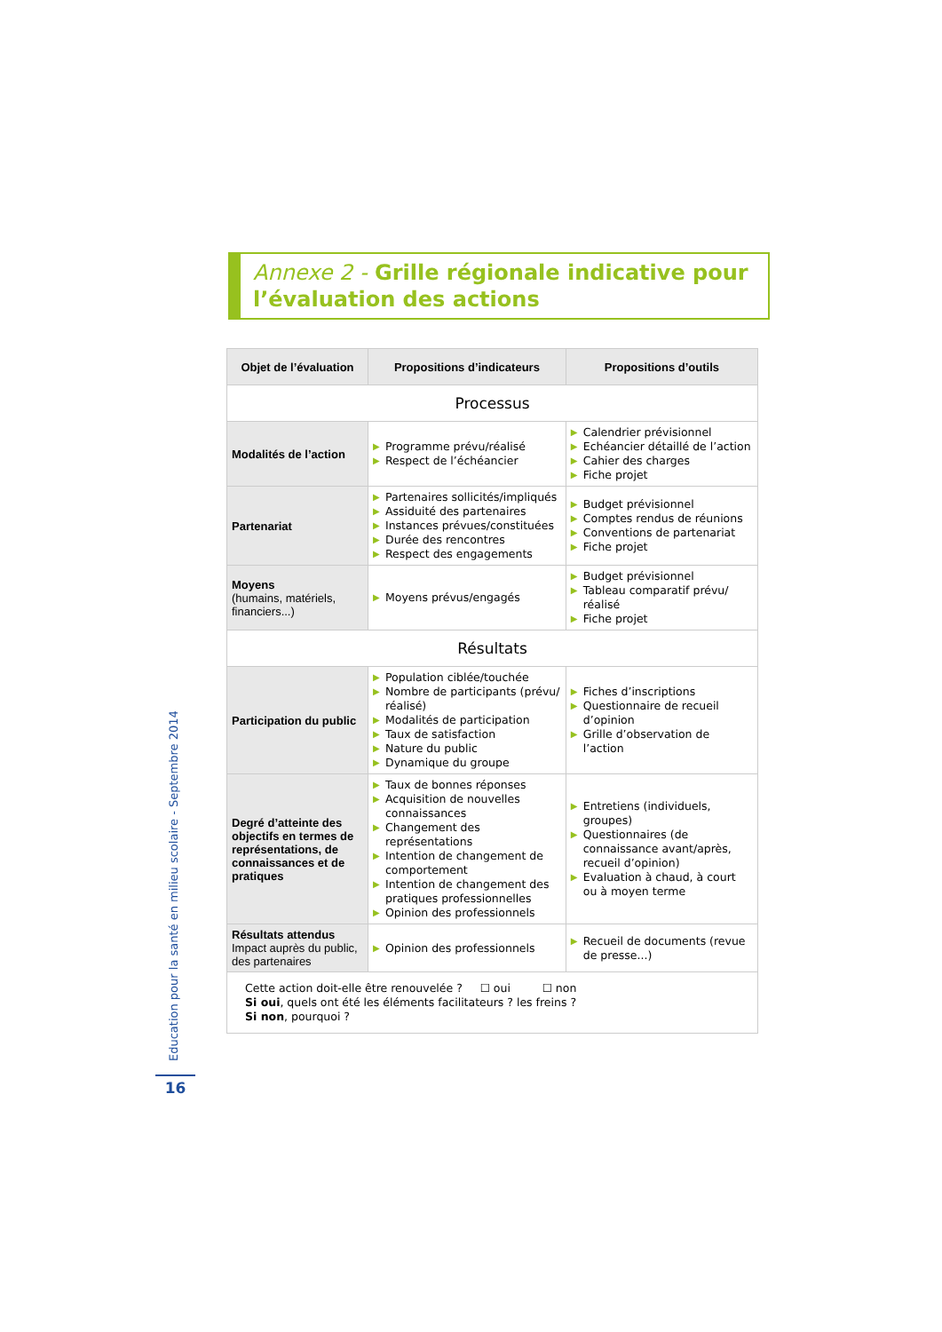Annexe 2 - Grille régionale indicative pour l’évaluation des actions
| Objet de l’évaluation | Propositions d’indicateurs | Propositions d’outils |
| --- | --- | --- |
| Processus | | |
| Modalités de l’action | ▶ Programme prévu/réalisé ▶ Respect de l’échéancier | ▶ Calendrier prévisionnel ▶ Echéancier détaillé de l’action ▶ Cahier des charges ▶ Fiche projet |
| Partenariat | ▶ Partenaires sollicités/impliqués ▶ Assiduité des partenaires ▶ Instances prévues/constituées ▶ Durée des rencontres ▶ Respect des engagements | ▶ Budget prévisionnel ▶ Comptes rendus de réunions ▶ Conventions de partenariat ▶ Fiche projet |
| Moyens (humains, matériels, financiers...) | ▶ Moyens prévus/engagés | ▶ Budget prévisionnel ▶ Tableau comparatif prévu/ réalisé ▶ Fiche projet |
| Résultats | | |
| Participation du public | ▶ Population ciblée/touchée ▶ Nombre de participants (prévu/ réalisé) ▶ Modalités de participation ▶ Taux de satisfaction ▶ Nature du public ▶ Dynamique du groupe | ▶ Fiches d’inscriptions ▶ Questionnaire de recueil d’opinion ▶ Grille d’observation de l’action |
| Degré d’atteinte des objectifs en termes de représentations, de connaissances et de pratiques | ▶ Taux de bonnes réponses ▶ Acquisition de nouvelles connaissances ▶ Changement des représentations ▶ Intention de changement de comportement ▶ Intention de changement des pratiques professionnelles ▶ Opinion des professionnels | ▶ Entretiens (individuels, groupes) ▶ Questionnaires (de connaissance avant/après, recueil d’opinion) ▶ Evaluation à chaud, à court ou à moyen terme |
| Résultats attendus Impact auprès du public, des partenaires | ▶ Opinion des professionnels | ▶ Recueil de documents (revue de presse...) |
| Cette action doit-elle être renouvelée ? ☐ oui ☐ non Si oui , quels ont été les éléments facilitateurs ? les freins ? Si non , pourquoi ? | | |
Education pour la santé en milieu scolaire - Septembre 2014
16